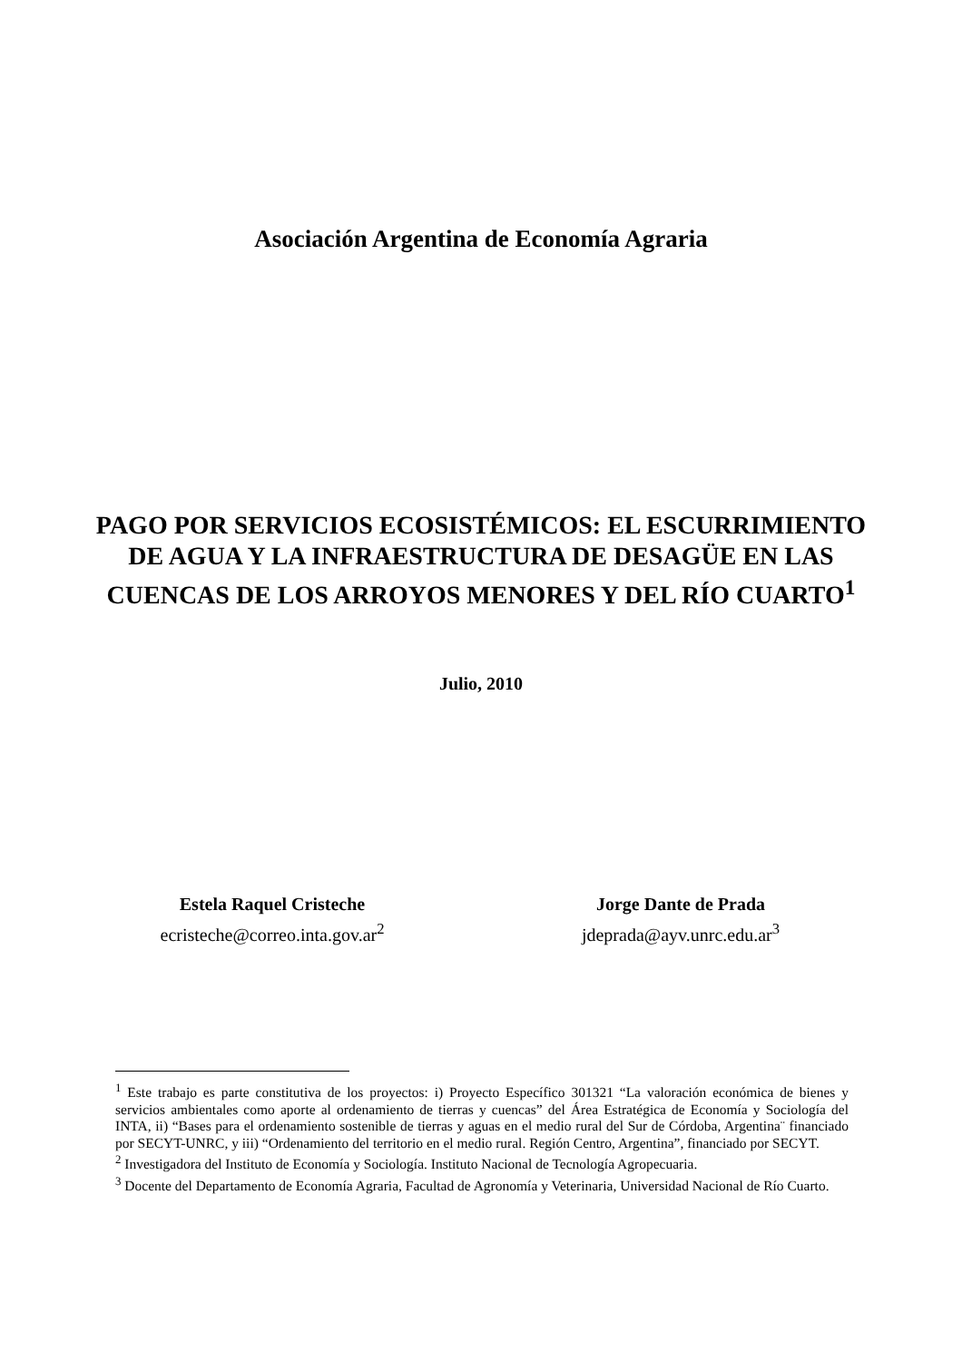Asociación Argentina de Economía Agraria
PAGO POR SERVICIOS ECOSISTÉMICOS: EL ESCURRIMIENTO DE AGUA Y LA INFRAESTRUCTURA DE DESAGÜE EN LAS CUENCAS DE LOS ARROYOS MENORES Y DEL RÍO CUARTO<sup>1</sup>
Julio, 2010
Estela Raquel Cristeche
ecristeche@correo.inta.gov.ar<sup>2</sup>
Jorge Dante de Prada
jdeprada@ayv.unrc.edu.ar<sup>3</sup>
<sup>1</sup> Este trabajo es parte constitutiva de los proyectos: i) Proyecto Específico 301321 “La valoración económica de bienes y servicios ambientales como aporte al ordenamiento de tierras y cuencas” del Área Estratégica de Economía y Sociología del INTA, ii) “Bases para el ordenamiento sostenible de tierras y aguas en el medio rural del Sur de Córdoba, Argentina¨ financiado por SECYT-UNRC, y iii) “Ordenamiento del territorio en el medio rural. Región Centro, Argentina”, financiado por SECYT.
<sup>2</sup> Investigadora del Instituto de Economía y Sociología. Instituto Nacional de Tecnología Agropecuaria.
<sup>3</sup> Docente del Departamento de Economía Agraria, Facultad de Agronomía y Veterinaria, Universidad Nacional de Río Cuarto.